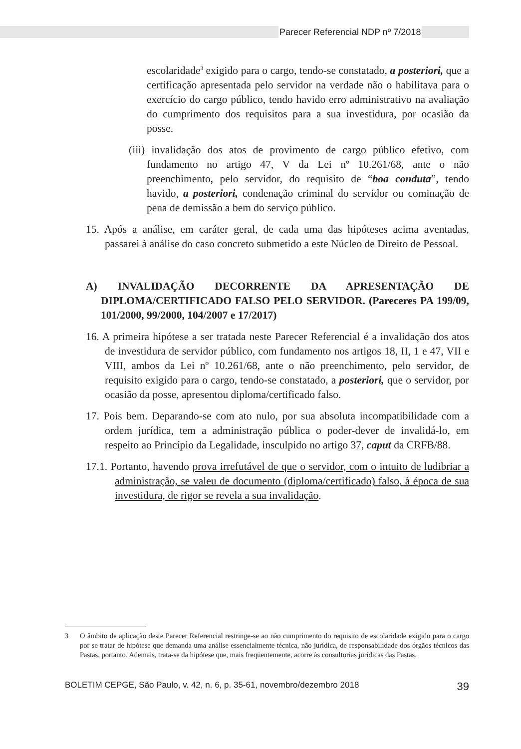Parecer Referencial NDP nº 7/2018
escolaridade<sup>3</sup> exigido para o cargo, tendo-se constatado, a posteriori, que a certificação apresentada pelo servidor na verdade não o habilitava para o exercício do cargo público, tendo havido erro administrativo na avaliação do cumprimento dos requisitos para a sua investidura, por ocasião da posse.
(iii) invalidação dos atos de provimento de cargo público efetivo, com fundamento no artigo 47, V da Lei nº 10.261/68, ante o não preenchimento, pelo servidor, do requisito de “boa conduta”, tendo havido, a posteriori, condenação criminal do servidor ou cominação de pena de demissão a bem do serviço público.
15. Após a análise, em caráter geral, de cada uma das hipóteses acima aventadas, passarei à análise do caso concreto submetido a este Núcleo de Direito de Pessoal.
A) INVALIDAÇÃO DECORRENTE DA APRESENTAÇÃO DE DIPLOMA/CERTIFICADO FALSO PELO SERVIDOR. (Pareceres PA 199/09, 101/2000, 99/2000, 104/2007 e 17/2017)
16. A primeira hipótese a ser tratada neste Parecer Referencial é a invalidação dos atos de investidura de servidor público, com fundamento nos artigos 18, II, 1 e 47, VII e VIII, ambos da Lei nº 10.261/68, ante o não preenchimento, pelo servidor, de requisito exigido para o cargo, tendo-se constatado, a posteriori, que o servidor, por ocasião da posse, apresentou diploma/certificado falso.
17. Pois bem. Deparando-se com ato nulo, por sua absoluta incompatibilidade com a ordem jurídica, tem a administração pública o poder-dever de invalidá-lo, em respeito ao Princípio da Legalidade, insculpido no artigo 37, caput da CRFB/88.
17.1. Portanto, havendo prova irrefutável de que o servidor, com o intuito de ludibriar a administração, se valeu de documento (diploma/certificado) falso, à época de sua investidura, de rigor se revela a sua invalidação.
3 O âmbito de aplicação deste Parecer Referencial restringe-se ao não cumprimento do requisito de escolaridade exigido para o cargo por se tratar de hipótese que demanda uma análise essencialmente técnica, não jurídica, de responsabilidade dos órgãos técnicos das Pastas, portanto. Ademais, trata-se da hipótese que, mais freqüentemente, acorre às consultorias jurídicas das Pastas.
BOLETIM CEPGE, São Paulo, v. 42, n. 6, p. 35-61, novembro/dezembro 2018 39